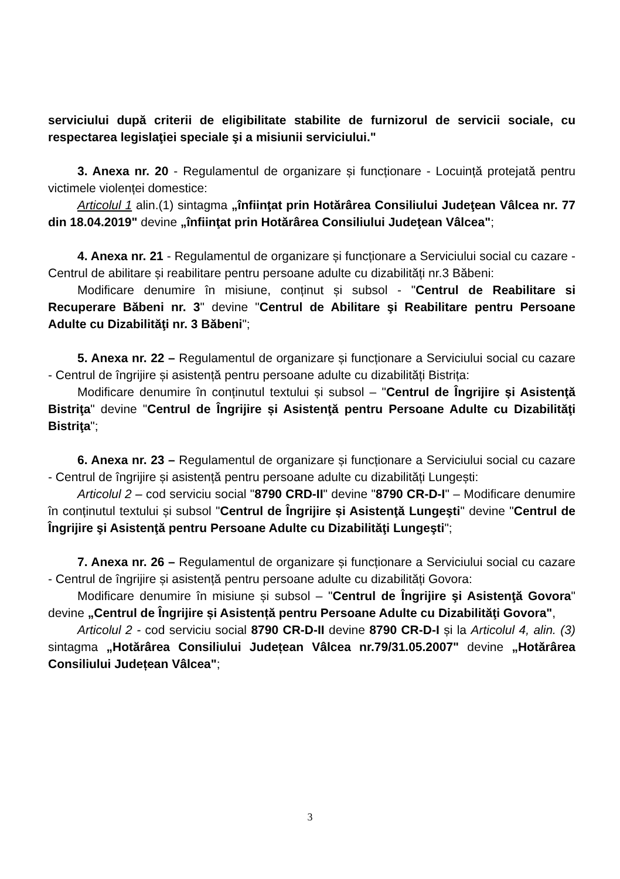serviciului după criterii de eligibilitate stabilite de furnizorul de servicii sociale, cu respectarea legislaţiei speciale şi a misiunii serviciului."
3. Anexa nr. 20 - Regulamentul de organizare și funcționare - Locuință protejată pentru victimele violenței domestice:
Articolul 1 alin.(1) sintagma „înfiinţat prin Hotărârea Consiliului Judeţean Vâlcea nr. 77 din 18.04.2019" devine „înfiinţat prin Hotărârea Consiliului Judeţean Vâlcea";
4. Anexa nr. 21 - Regulamentul de organizare și funcționare a Serviciului social cu cazare - Centrul de abilitare și reabilitare pentru persoane adulte cu dizabilități nr.3 Băbeni:
Modificare denumire în misiune, conținut și subsol - "Centrul de Reabilitare si Recuperare Băbeni nr. 3" devine "Centrul de Abilitare şi Reabilitare pentru Persoane Adulte cu Dizabilităţi nr. 3 Băbeni";
5. Anexa nr. 22 – Regulamentul de organizare și funcționare a Serviciului social cu cazare - Centrul de îngrijire și asistență pentru persoane adulte cu dizabilități Bistrița:
Modificare denumire în conținutul textului și subsol – "Centrul de Îngrijire și Asistenţă Bistriţa" devine "Centrul de Îngrijire și Asistenţă pentru Persoane Adulte cu Dizabilităţi Bistriţa";
6. Anexa nr. 23 – Regulamentul de organizare și funcționare a Serviciului social cu cazare - Centrul de îngrijire și asistență pentru persoane adulte cu dizabilități Lungești:
Articolul 2 – cod serviciu social "8790 CRD-II" devine "8790 CR-D-I" – Modificare denumire în conținutul textului și subsol "Centrul de Îngrijire și Asistenţă Lungeşti" devine "Centrul de Îngrijire şi Asistenţă pentru Persoane Adulte cu Dizabilităţi Lungeşti";
7. Anexa nr. 26 – Regulamentul de organizare și funcționare a Serviciului social cu cazare - Centrul de îngrijire și asistență pentru persoane adulte cu dizabilități Govora:
Modificare denumire în misiune și subsol – "Centrul de Îngrijire şi Asistenţă Govora" devine „Centrul de Îngrijire și Asistență pentru Persoane Adulte cu Dizabilităţi Govora",
Articolul 2 - cod serviciu social 8790 CR-D-II devine 8790 CR-D-I și la Articolul 4, alin. (3) sintagma „Hotărârea Consiliului Județean Vâlcea nr.79/31.05.2007" devine „Hotărârea Consiliului Județean Vâlcea";
3